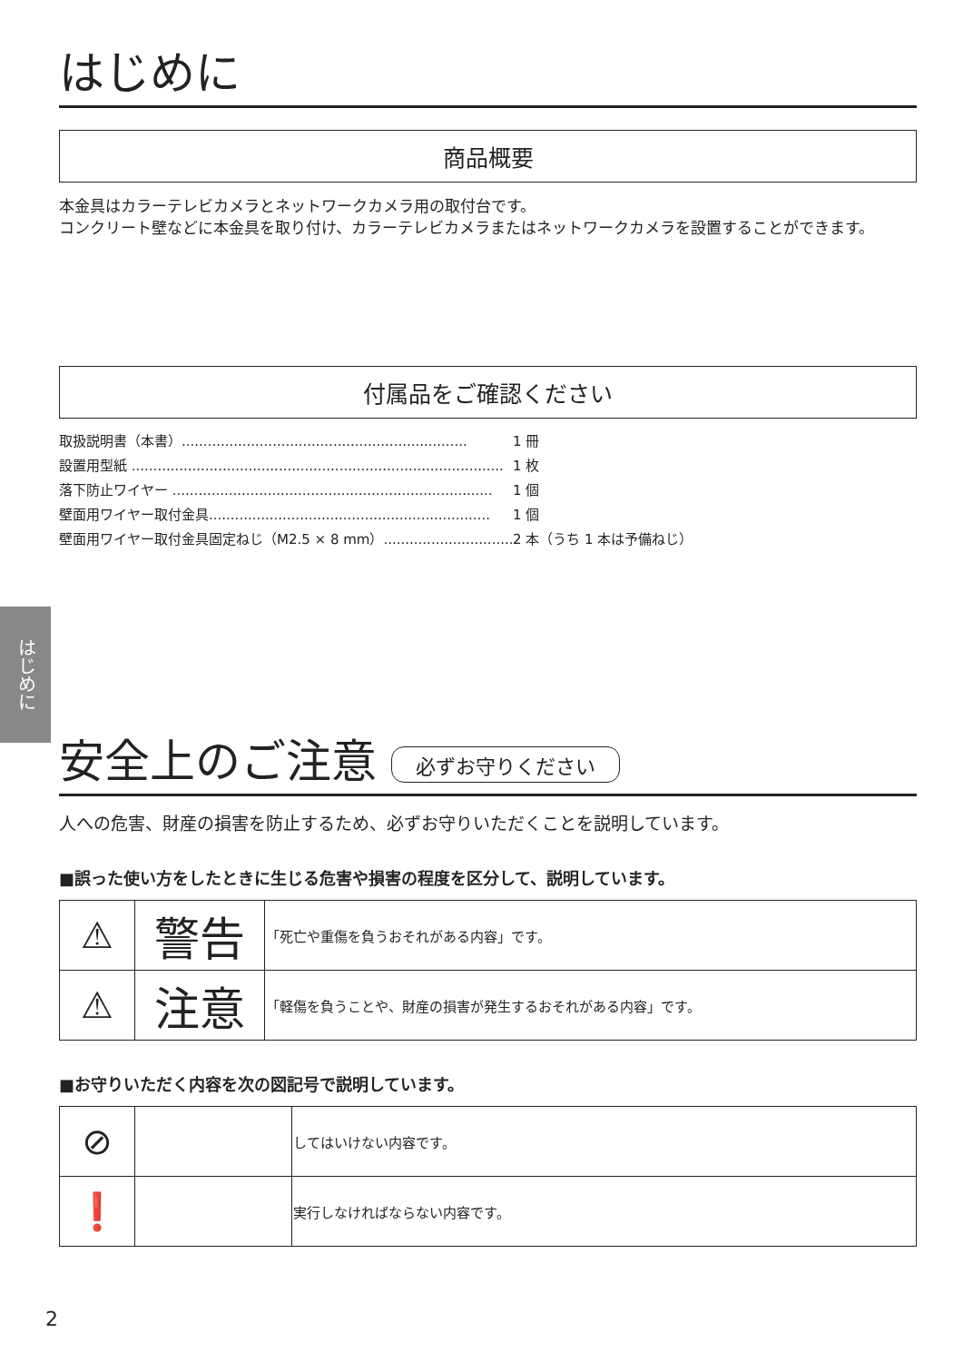はじめに
はじめに
商品概要
本金具はカラーテレビカメラとネットワークカメラ用の取付台です。
コンクリート壁などに本金具を取り付け、カラーテレビカメラまたはネットワークカメラを設置することができます。
付属品をご確認ください
取扱説明書（本書）.................................................................. 1 冊
設置用型紙 ...................................................................................... 1 枚
落下防止ワイヤー .......................................................................... 1 個
壁面用ワイヤー取付金具................................................................. 1 個
壁面用ワイヤー取付金具固定ねじ（M2.5 × 8 mm）.................................. 2 本（うち 1 本は予備ねじ）
安全上のご注意 必ずお守りください
人への危害、財産の損害を防止するため、必ずお守りいただくことを説明しています。
■誤った使い方をしたときに生じる危害や損害の程度を区分して、説明しています。
| ⚠ | 警告 | 「死亡や重傷を負うおそれがある内容」です。 |
| ⚠ | 注意 | 「軽傷を負うことや、財産の損害が発生するおそれがある内容」です。 |
■お守りいただく内容を次の図記号で説明しています。
| ⊘ | | してはいけない内容です。 |
| ❗ | | 実行しなければならない内容です。 |
2